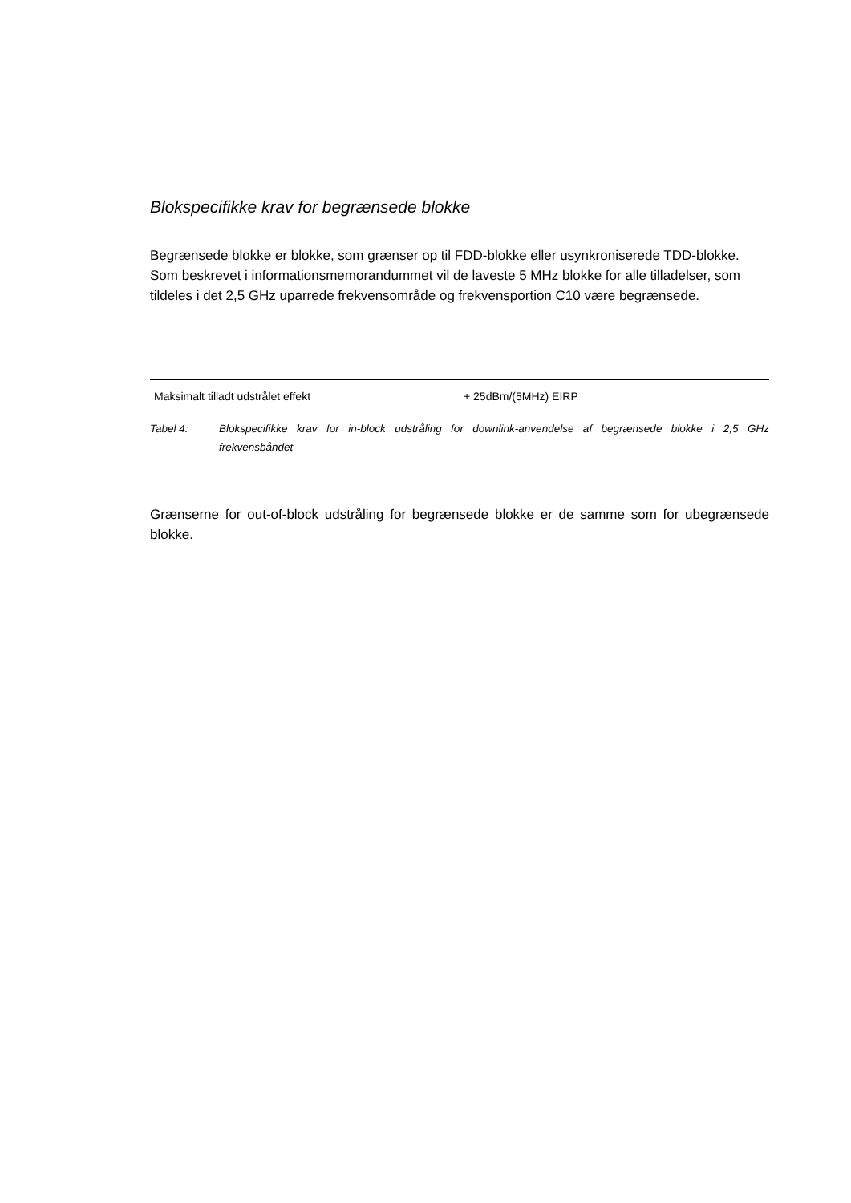Blokspecifikke krav for begrænsede blokke
Begrænsede blokke er blokke, som grænser op til FDD-blokke eller usynkroniserede TDD-blokke. Som beskrevet i informationsmemorandummet vil de laveste 5 MHz blokke for alle tilladelser, som tildeles i det 2,5 GHz uparrede frekvensområde og frekvensportion C10 være begrænsede.
| Maksimalt tilladt udstrålet effekt | + 25dBm/(5MHz) EIRP |
Tabel 4: Blokspecifikke krav for in-block udstråling for downlink-anvendelse af begrænsede blokke i 2,5 GHz frekvensbåndet
Grænserne for out-of-block udstråling for begrænsede blokke er de samme som for ubegrænsede blokke.